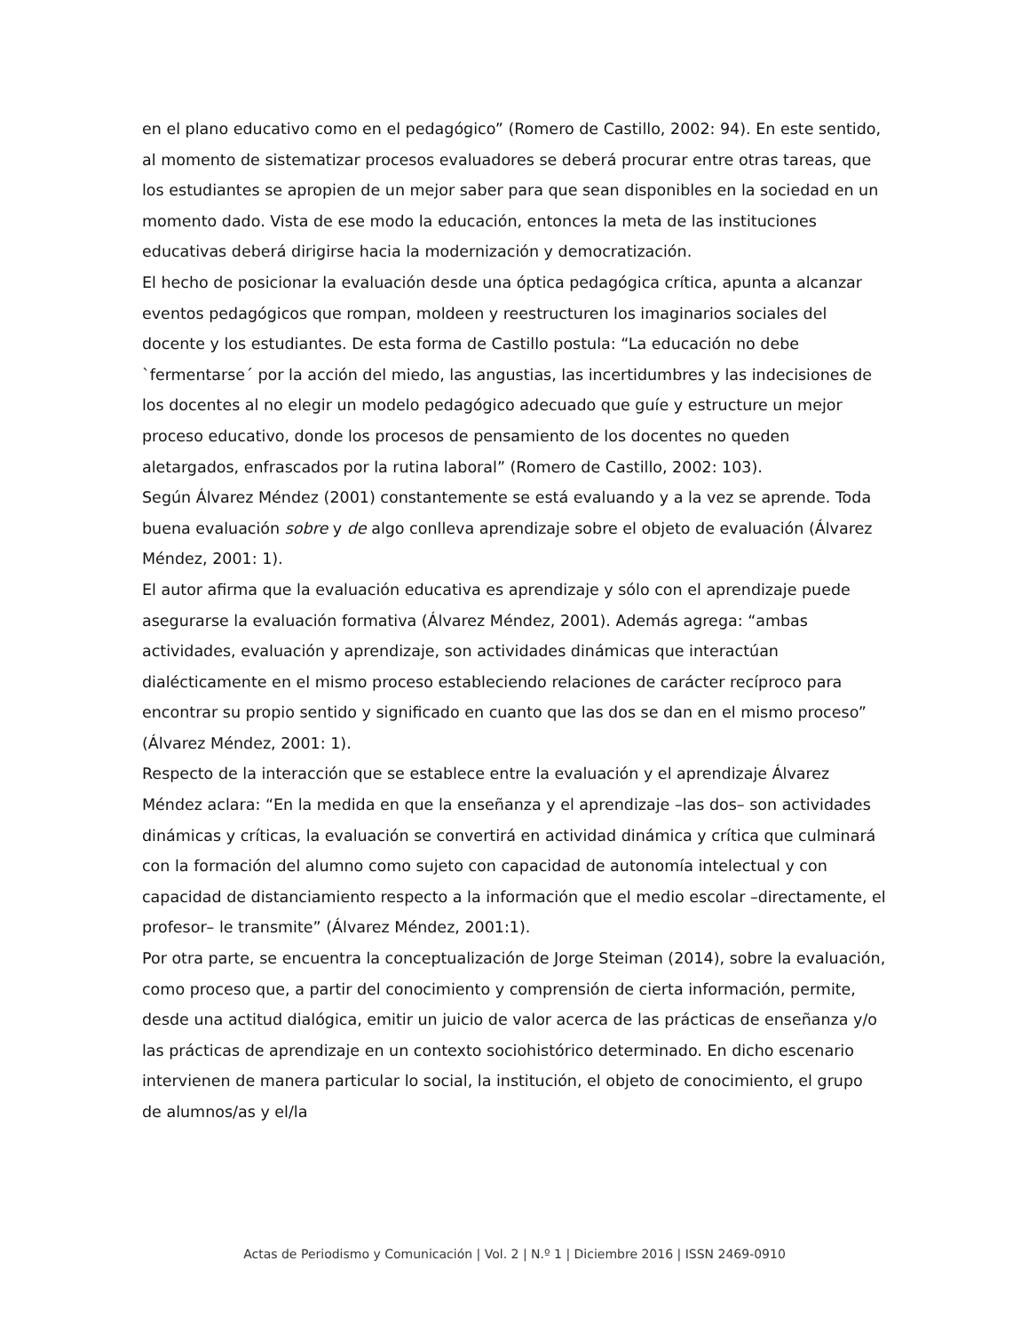en el plano educativo como en el pedagógico” (Romero de Castillo, 2002: 94). En este sentido, al momento de sistematizar procesos evaluadores se deberá procurar entre otras tareas, que los estudiantes se apropien de un mejor saber para que sean disponibles en la sociedad en un momento dado. Vista de ese modo la educación, entonces la meta de las instituciones educativas deberá dirigirse hacia la modernización y democratización.
El hecho de posicionar la evaluación desde una óptica pedagógica crítica, apunta a alcanzar eventos pedagógicos que rompan, moldeen y reestructuren los imaginarios sociales del docente y los estudiantes. De esta forma de Castillo postula: “La educación no debe `fermentarse´ por la acción del miedo, las angustias, las incertidumbres y las indecisiones de los docentes al no elegir un modelo pedagógico adecuado que guíe y estructure un mejor proceso educativo, donde los procesos de pensamiento de los docentes no queden aletargados, enfrascados por la rutina laboral” (Romero de Castillo, 2002: 103).
Según Álvarez Méndez (2001) constantemente se está evaluando y a la vez se aprende. Toda buena evaluación sobre y de algo conlleva aprendizaje sobre el objeto de evaluación (Álvarez Méndez, 2001: 1).
El autor afirma que la evaluación educativa es aprendizaje y sólo con el aprendizaje puede asegurarse la evaluación formativa (Álvarez Méndez, 2001). Además agrega: “ambas actividades, evaluación y aprendizaje, son actividades dinámicas que interactúan dialécticamente en el mismo proceso estableciendo relaciones de carácter recíproco para encontrar su propio sentido y significado en cuanto que las dos se dan en el mismo proceso” (Álvarez Méndez, 2001: 1).
Respecto de la interacción que se establece entre la evaluación y el aprendizaje Álvarez Méndez aclara: “En la medida en que la enseñanza y el aprendizaje –las dos– son actividades dinámicas y críticas, la evaluación se convertirá en actividad dinámica y crítica que culminará con la formación del alumno como sujeto con capacidad de autonomía intelectual y con capacidad de distanciamiento respecto a la información que el medio escolar –directamente, el profesor– le transmite” (Álvarez Méndez, 2001:1).
Por otra parte, se encuentra la conceptualización de Jorge Steiman (2014), sobre la evaluación, como proceso que, a partir del conocimiento y comprensión de cierta información, permite, desde una actitud dialógica, emitir un juicio de valor acerca de las prácticas de enseñanza y/o las prácticas de aprendizaje en un contexto sociohistórico determinado. En dicho escenario intervienen de manera particular lo social, la institución, el objeto de conocimiento, el grupo de alumnos/as y el/la
Actas de Periodismo y Comunicación | Vol. 2 | N.º 1 | Diciembre 2016 | ISSN 2469-0910